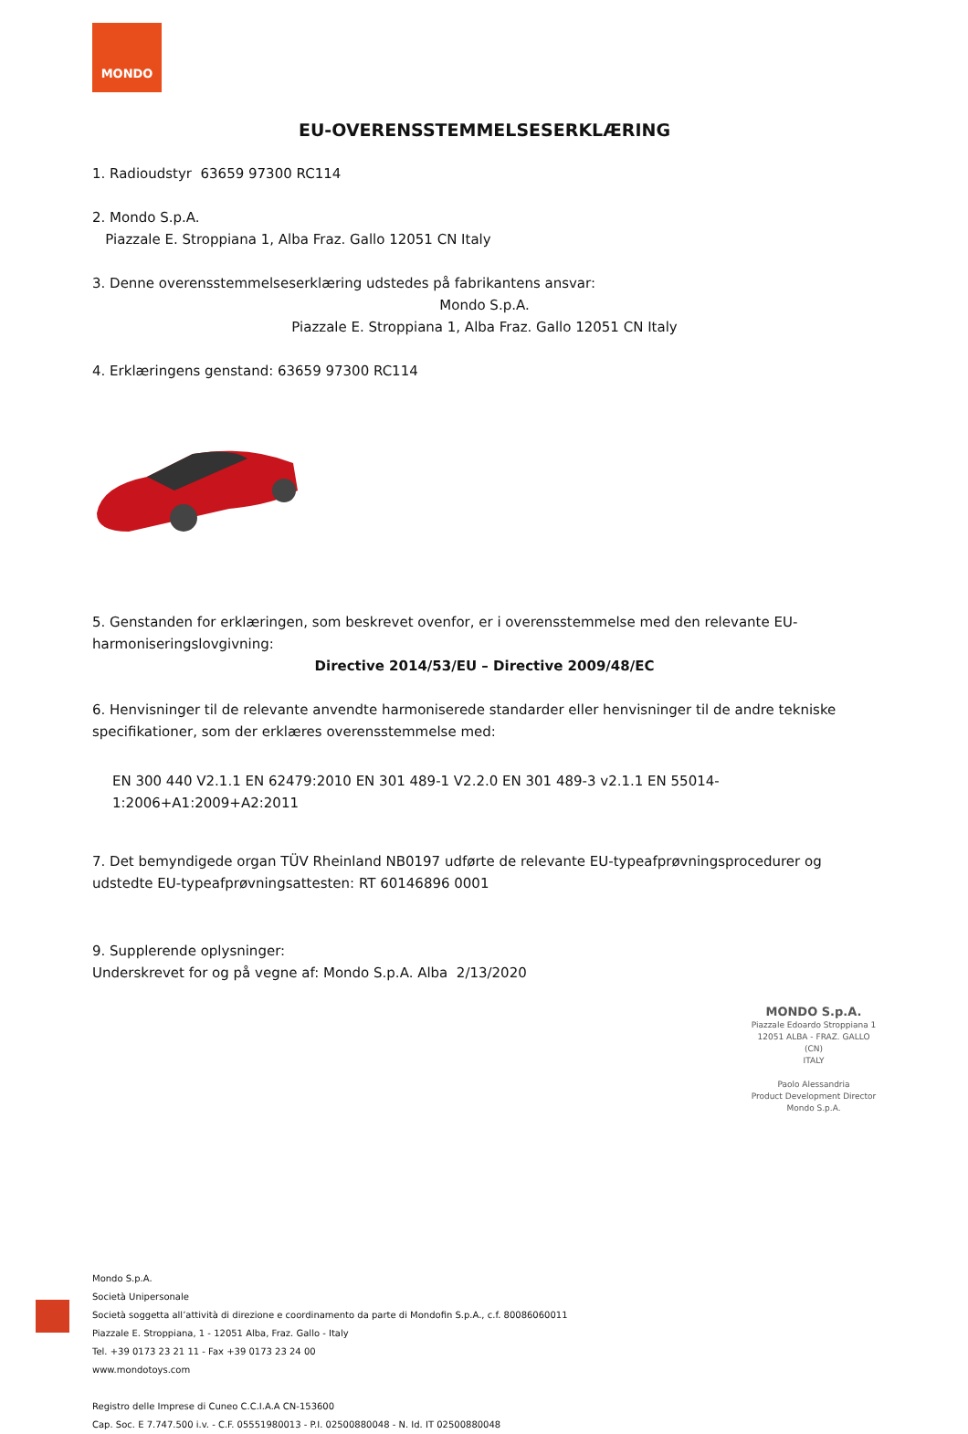MONDO
EU-OVERENSSTEMMELSESERKLÆRING
1. Radioudstyr 63659 97300 RC114
2. Mondo S.p.A.
Piazzale E. Stroppiana 1, Alba Fraz. Gallo 12051 CN Italy
3. Denne overensstemmelseserklæring udstedes på fabrikantens ansvar:
Mondo S.p.A.
Piazzale E. Stroppiana 1, Alba Fraz. Gallo 12051 CN Italy
4. Erklæringens genstand: 63659 97300 RC114
5. Genstanden for erklæringen, som beskrevet ovenfor, er i overensstemmelse med den relevante EU-harmoniseringslovgivning:
Directive 2014/53/EU – Directive 2009/48/EC
6. Henvisninger til de relevante anvendte harmoniserede standarder eller henvisninger til de andre tekniske specifikationer, som der erklæres overensstemmelse med:
EN 300 440 V2.1.1 EN 62479:2010 EN 301 489-1 V2.2.0 EN 301 489-3 v2.1.1 EN 55014-1:2006+A1:2009+A2:2011
7. Det bemyndigede organ TÜV Rheinland NB0197 udførte de relevante EU-typeafprøvningsprocedurer og udstedte EU-typeafprøvningsattesten: RT 60146896 0001
9. Supplerende oplysninger:
Underskrevet for og på vegne af: Mondo S.p.A. Alba 2/13/2020
MONDO S.p.A.
Piazzale Edoardo Stroppiana 1
12051 ALBA - FRAZ. GALLO (CN)
ITALY
Paolo Alessandria
Product Development Director
Mondo S.p.A.
Mondo S.p.A.
Società Unipersonale
Società soggetta all’attività di direzione e coordinamento da parte di Mondofin S.p.A., c.f. 80086060011
Piazzale E. Stroppiana, 1 - 12051 Alba, Fraz. Gallo - Italy
Tel. +39 0173 23 21 11 - Fax +39 0173 23 24 00
www.mondotoys.com
Registro delle Imprese di Cuneo C.C.I.A.A CN-153600
Cap. Soc. E 7.747.500 i.v. - C.F. 05551980013 - P.I. 02500880048 - N. Id. IT 02500880048